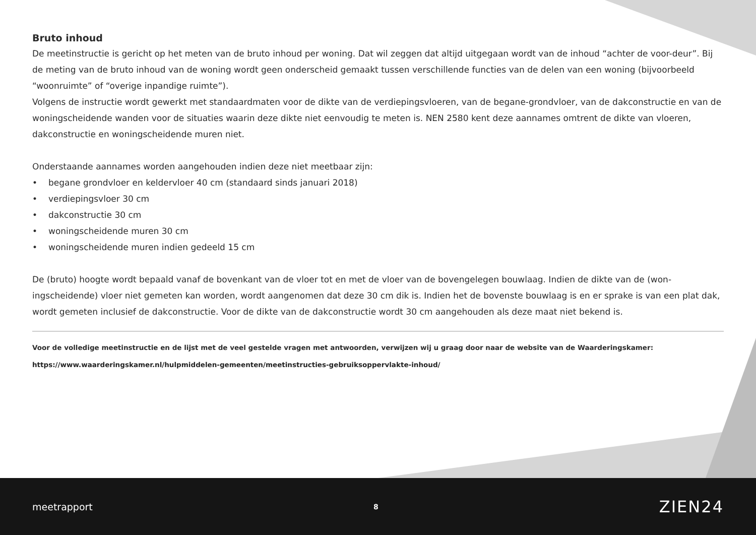Bruto inhoud
De meetinstructie is gericht op het meten van de bruto inhoud per woning. Dat wil zeggen dat altijd uitgegaan wordt van de inhoud “achter de voor-deur”. Bij de meting van de bruto inhoud van de woning wordt geen onderscheid gemaakt tussen verschillende functies van de delen van een woning (bijvoorbeeld “woonruimte” of “overige inpandige ruimte”).
Volgens de instructie wordt gewerkt met standaardmaten voor de dikte van de verdiepingsvloeren, van de begane-grondvloer, van de dakconstructie en van de woningscheidende wanden voor de situaties waarin deze dikte niet eenvoudig te meten is. NEN 2580 kent deze aannames omtrent de dikte van vloeren, dakconstructie en woningscheidende muren niet.
Onderstaande aannames worden aangehouden indien deze niet meetbaar zijn:
• begane grondvloer en keldervloer 40 cm (standaard sinds januari 2018)
• verdiepingsvloer 30 cm
• dakconstructie 30 cm
• woningscheidende muren 30 cm
• woningscheidende muren indien gedeeld 15 cm
De (bruto) hoogte wordt bepaald vanaf de bovenkant van de vloer tot en met de vloer van de bovengelegen bouwlaag. Indien de dikte van de (won-ingscheidende) vloer niet gemeten kan worden, wordt aangenomen dat deze 30 cm dik is. Indien het de bovenste bouwlaag is en er sprake is van een plat dak, wordt gemeten inclusief de dakconstructie. Voor de dikte van de dakconstructie wordt 30 cm aangehouden als deze maat niet bekend is.
Voor de volledige meetinstructie en de lijst met de veel gestelde vragen met antwoorden, verwijzen wij u graag door naar de website van de Waarderingskamer:
https://www.waarderingskamer.nl/hulpmiddelen-gemeenten/meetinstructies-gebruiksoppervlakte-inhoud/
meetrapport 8 ZIEN24